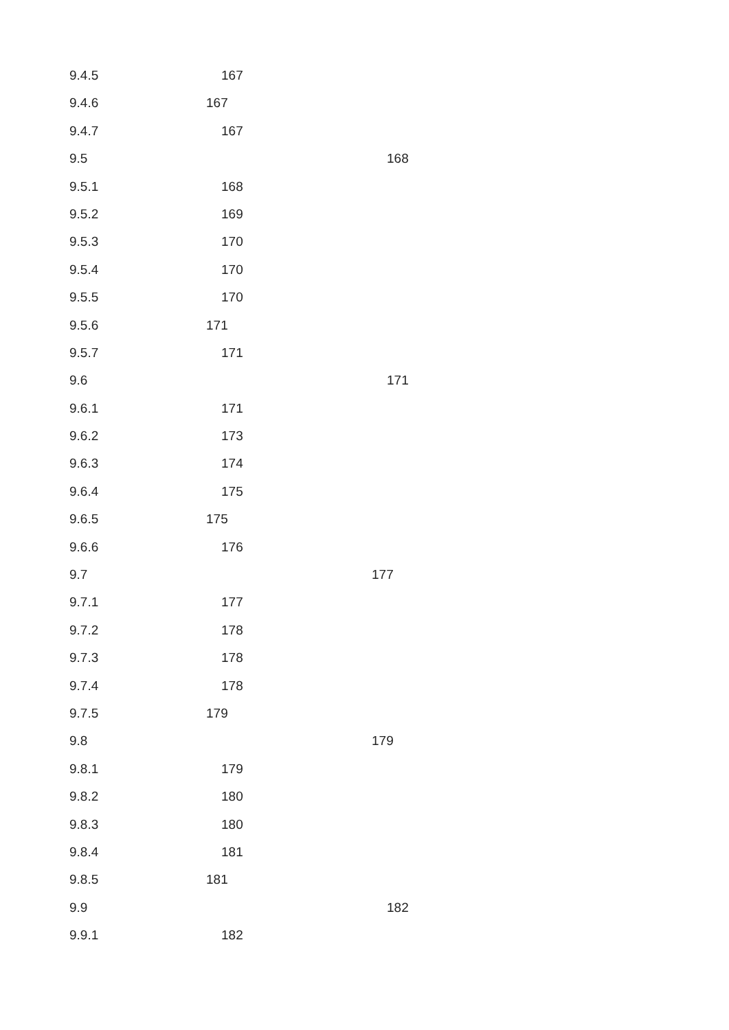9.4.5 167
9.4.6 167
9.4.7 167
9.5 168
9.5.1 168
9.5.2 169
9.5.3 170
9.5.4 170
9.5.5 170
9.5.6 171
9.5.7 171
9.6 171
9.6.1 171
9.6.2 173
9.6.3 174
9.6.4 175
9.6.5 175
9.6.6 176
9.7 177
9.7.1 177
9.7.2 178
9.7.3 178
9.7.4 178
9.7.5 179
9.8 179
9.8.1 179
9.8.2 180
9.8.3 180
9.8.4 181
9.8.5 181
9.9 182
9.9.1 182